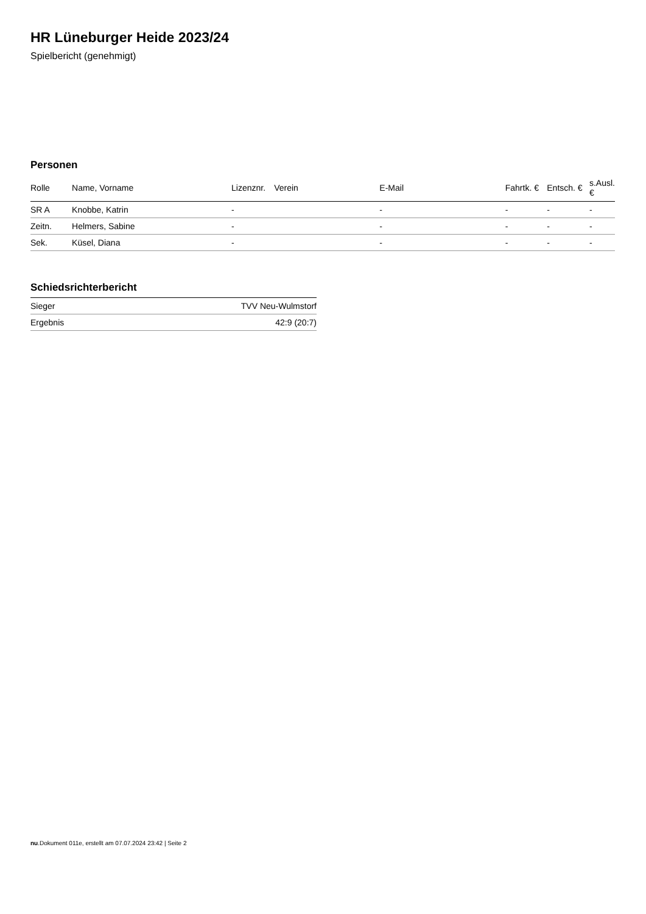HR Lüneburger Heide 2023/24
Spielbericht (genehmigt)
Personen
| Rolle | Name, Vorname | Lizenznr. | Verein | E-Mail | Fahrtk. € | Entsch. € | s.Ausl. € |
| --- | --- | --- | --- | --- | --- | --- | --- |
| SR A | Knobbe, Katrin | - | | - | - | - | - |
| Zeitn. | Helmers, Sabine | - | | - | - | - | - |
| Sek. | Küsel, Diana | - | | - | - | - | - |
Schiedsrichterbericht
| Sieger | TVV Neu-Wulmstorf |
| Ergebnis | 42:9 (20:7) |
nu.Dokument 011e, erstellt am 07.07.2024 23:42 | Seite 2